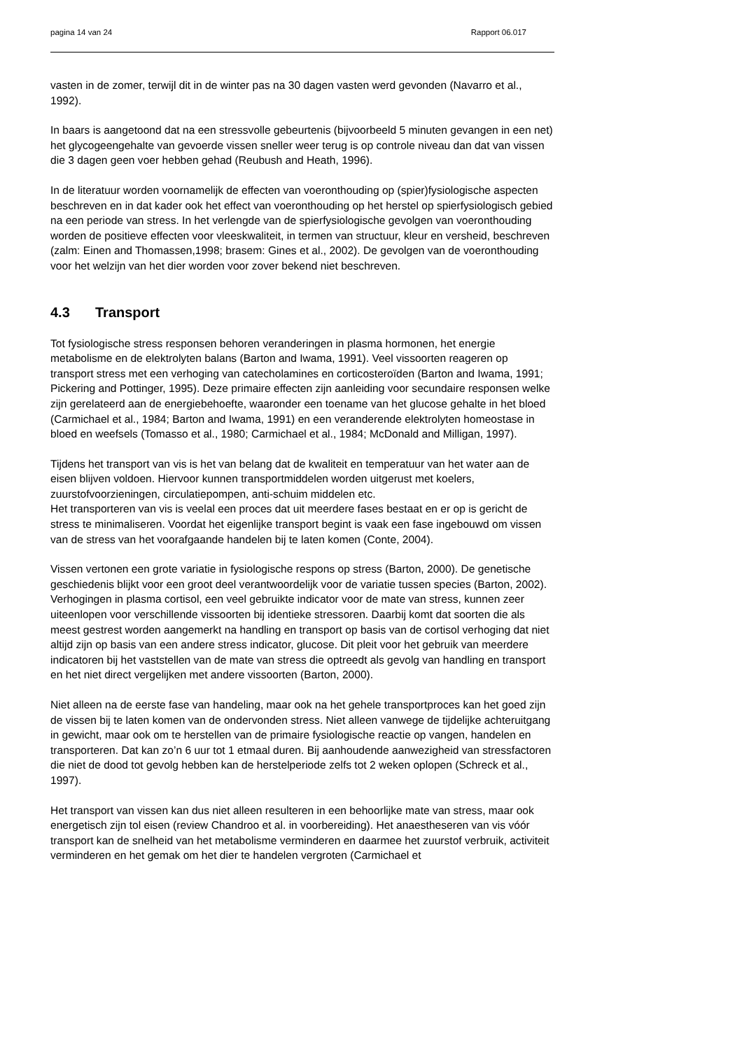pagina 14 van 24 Rapport 06.017
vasten in de zomer, terwijl dit in de winter pas na 30 dagen vasten werd gevonden (Navarro et al., 1992).
In baars is aangetoond dat na een stressvolle gebeurtenis (bijvoorbeeld 5 minuten gevangen in een net) het glycogeengehalte van gevoerde vissen sneller weer terug is op controle niveau dan dat van vissen die 3 dagen geen voer hebben gehad (Reubush and Heath, 1996).
In de literatuur worden voornamelijk de effecten van voeronthouding op (spier)fysiologische aspecten beschreven en in dat kader ook het effect van voeronthouding op het herstel op spierfysiologisch gebied na een periode van stress. In het verlengde van de spierfysiologische gevolgen van voeronthouding worden de positieve effecten voor vleeskwaliteit, in termen van structuur, kleur en versheid, beschreven (zalm: Einen and Thomassen,1998; brasem: Gines et al., 2002). De gevolgen van de voeronthouding voor het welzijn van het dier worden voor zover bekend niet beschreven.
4.3 Transport
Tot fysiologische stress responsen behoren veranderingen in plasma hormonen, het energie metabolisme en de elektrolyten balans (Barton and Iwama, 1991). Veel vissoorten reageren op transport stress met een verhoging van catecholamines en corticosteroïden (Barton and Iwama, 1991; Pickering and Pottinger, 1995). Deze primaire effecten zijn aanleiding voor secundaire responsen welke zijn gerelateerd aan de energiebehoefte, waaronder een toename van het glucose gehalte in het bloed (Carmichael et al., 1984; Barton and Iwama, 1991) en een veranderende elektrolyten homeostase in bloed en weefsels (Tomasso et al., 1980; Carmichael et al., 1984; McDonald and Milligan, 1997).
Tijdens het transport van vis is het van belang dat de kwaliteit en temperatuur van het water aan de eisen blijven voldoen. Hiervoor kunnen transportmiddelen worden uitgerust met koelers, zuurstofvoorzieningen, circulatiepompen, anti-schuim middelen etc.
Het transporteren van vis is veelal een proces dat uit meerdere fases bestaat en er op is gericht de stress te minimaliseren. Voordat het eigenlijke transport begint is vaak een fase ingebouwd om vissen van de stress van het voorafgaande handelen bij te laten komen (Conte, 2004).
Vissen vertonen een grote variatie in fysiologische respons op stress (Barton, 2000). De genetische geschiedenis blijkt voor een groot deel verantwoordelijk voor de variatie tussen species (Barton, 2002).
Verhogingen in plasma cortisol, een veel gebruikte indicator voor de mate van stress, kunnen zeer uiteenlopen voor verschillende vissoorten bij identieke stressoren. Daarbij komt dat soorten die als meest gestrest worden aangemerkt na handling en transport op basis van de cortisol verhoging dat niet altijd zijn op basis van een andere stress indicator, glucose. Dit pleit voor het gebruik van meerdere indicatoren bij het vaststellen van de mate van stress die optreedt als gevolg van handling en transport en het niet direct vergelijken met andere vissoorten (Barton, 2000).
Niet alleen na de eerste fase van handeling, maar ook na het gehele transportproces kan het goed zijn de vissen bij te laten komen van de ondervonden stress. Niet alleen vanwege de tijdelijke achteruitgang in gewicht, maar ook om te herstellen van de primaire fysiologische reactie op vangen, handelen en transporteren. Dat kan zo’n 6 uur tot 1 etmaal duren. Bij aanhoudende aanwezigheid van stressfactoren die niet de dood tot gevolg hebben kan de herstelperiode zelfs tot 2 weken oplopen (Schreck et al., 1997).
Het transport van vissen kan dus niet alleen resulteren in een behoorlijke mate van stress, maar ook energetisch zijn tol eisen (review Chandroo et al. in voorbereiding). Het anaestheseren van vis vóór transport kan de snelheid van het metabolisme verminderen en daarmee het zuurstof verbruik, activiteit verminderen en het gemak om het dier te handelen vergroten (Carmichael et